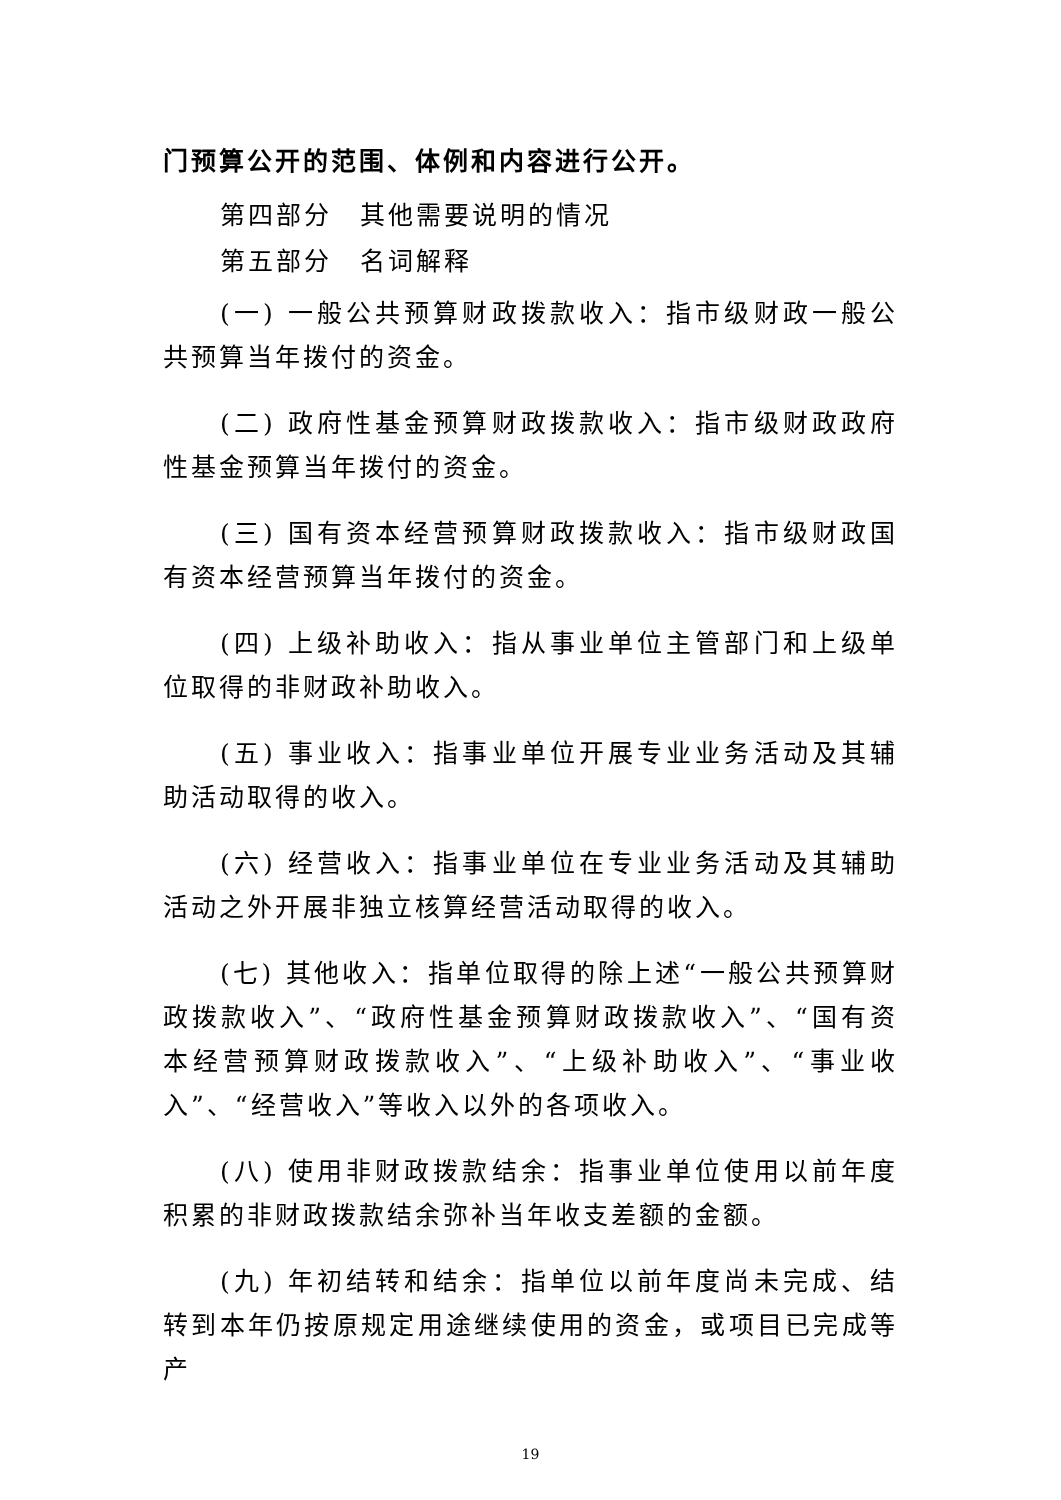门预算公开的范围、体例和内容进行公开。
第四部分　其他需要说明的情况
第五部分　名词解释
(一) 一般公共预算财政拨款收入：指市级财政一般公共预算当年拨付的资金。
(二) 政府性基金预算财政拨款收入：指市级财政政府性基金预算当年拨付的资金。
(三) 国有资本经营预算财政拨款收入：指市级财政国有资本经营预算当年拨付的资金。
(四) 上级补助收入：指从事业单位主管部门和上级单位取得的非财政补助收入。
(五) 事业收入：指事业单位开展专业业务活动及其辅助活动取得的收入。
(六) 经营收入：指事业单位在专业业务活动及其辅助活动之外开展非独立核算经营活动取得的收入。
(七) 其他收入：指单位取得的除上述“一般公共预算财政拨款收入”、“政府性基金预算财政拨款收入”、“国有资本经营预算财政拨款收入”、“上级补助收入”、“事业收入”、“经营收入”等收入以外的各项收入。
(八) 使用非财政拨款结余：指事业单位使用以前年度积累的非财政拨款结余弥补当年收支差额的金额。
(九) 年初结转和结余：指单位以前年度尚未完成、结转到本年仍按原规定用途继续使用的资金，或项目已完成等产
19